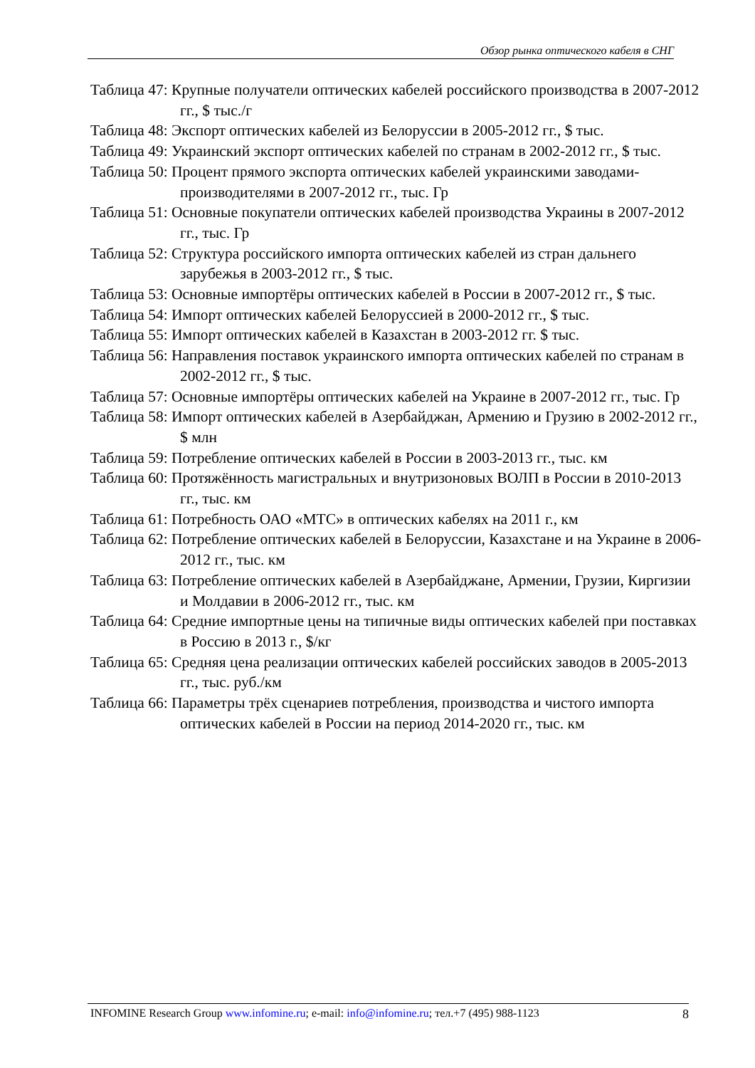Обзор рынка оптического кабеля в СНГ
Таблица 47: Крупные получатели оптических кабелей российского производства в 2007-2012 гг., $ тыс./г
Таблица 48: Экспорт оптических кабелей из Белоруссии в 2005-2012 гг., $ тыс.
Таблица 49: Украинский экспорт оптических кабелей по странам в 2002-2012 гг., $ тыс.
Таблица 50: Процент прямого экспорта оптических кабелей украинскими заводами-производителями в 2007-2012 гг., тыс. Гр
Таблица 51: Основные покупатели оптических кабелей производства Украины в 2007-2012 гг., тыс. Гр
Таблица 52: Структура российского импорта оптических кабелей из стран дальнего зарубежья в 2003-2012 гг., $ тыс.
Таблица 53: Основные импортёры оптических кабелей в России в 2007-2012 гг., $ тыс.
Таблица 54: Импорт оптических кабелей Белоруссией в 2000-2012 гг., $ тыс.
Таблица 55: Импорт оптических кабелей в Казахстан в 2003-2012 гг. $ тыс.
Таблица 56: Направления поставок украинского импорта оптических кабелей по странам в 2002-2012 гг., $ тыс.
Таблица 57: Основные импортёры оптических кабелей на Украине в 2007-2012 гг., тыс. Гр
Таблица 58: Импорт оптических кабелей в Азербайджан, Армению и Грузию в 2002-2012 гг., $ млн
Таблица 59: Потребление оптических кабелей в России в 2003-2013 гг., тыс. км
Таблица 60: Протяжённость магистральных и внутризоновых ВОЛП в России в 2010-2013 гг., тыс. км
Таблица 61: Потребность ОАО «МТС» в оптических кабелях на 2011 г., км
Таблица 62: Потребление оптических кабелей в Белоруссии, Казахстане и на Украине в 2006-2012 гг., тыс. км
Таблица 63: Потребление оптических кабелей в Азербайджане, Армении, Грузии, Киргизии и Молдавии в 2006-2012 гг., тыс. км
Таблица 64: Средние импортные цены на типичные виды оптических кабелей при поставках в Россию в 2013 г., $/кг
Таблица 65: Средняя цена реализации оптических кабелей российских заводов в 2005-2013 гг., тыс. руб./км
Таблица 66: Параметры трёх сценариев потребления, производства и чистого импорта оптических кабелей в России на период 2014-2020 гг., тыс. км
INFOMINE Research Group www.infomine.ru; e-mail: info@infomine.ru; тел.+7 (495) 988-1123 8